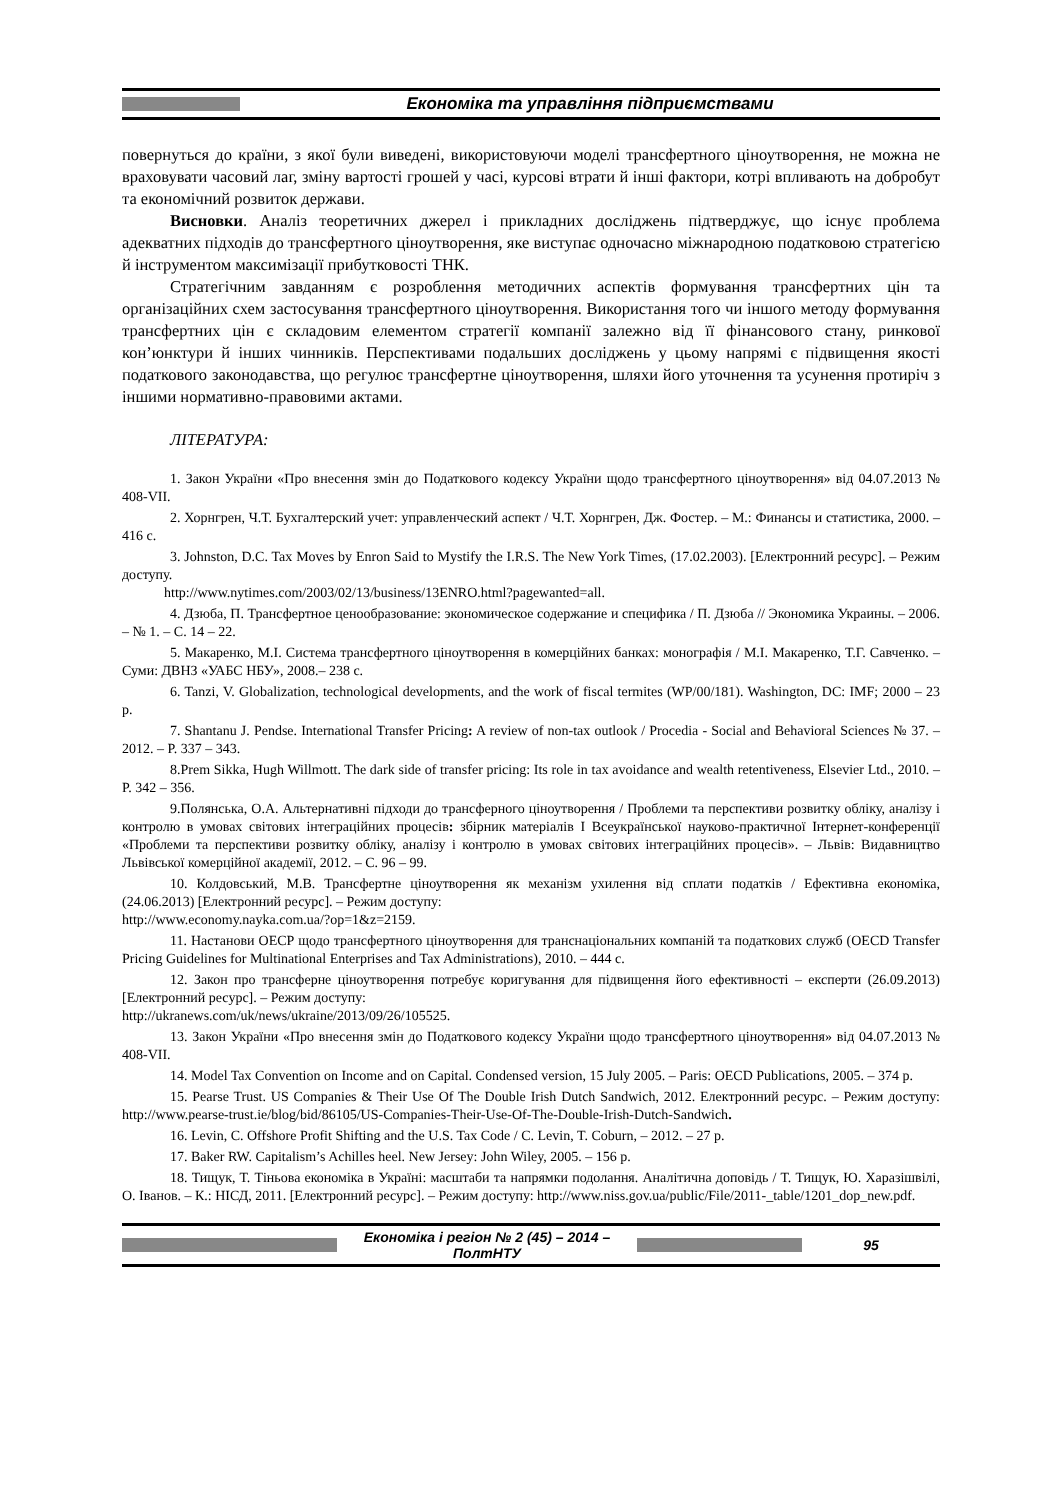Економіка та управління підприємствами
повернуться до країни, з якої були виведені, використовуючи моделі трансфертного ціноутворення, не можна не враховувати часовий лаг, зміну вартості грошей у часі, курсові втрати й інші фактори, котрі впливають на добробут та економічний розвиток держави.
Висновки. Аналіз теоретичних джерел і прикладних досліджень підтверджує, що існує проблема адекватних підходів до трансфертного ціноутворення, яке виступає одночасно міжнародною податковою стратегією й інструментом максимізації прибутковості ТНК.
Стратегічним завданням є розроблення методичних аспектів формування трансфертних цін та організаційних схем застосування трансфертного ціноутворення. Використання того чи іншого методу формування трансфертних цін є складовим елементом стратегії компанії залежно від її фінансового стану, ринкової кон’юнктури й інших чинників. Перспективами подальших досліджень у цьому напрямі є підвищення якості податкового законодавства, що регулює трансфертне ціноутворення, шляхи його уточнення та усунення протиріч з іншими нормативно-правовими актами.
ЛІТЕРАТУРА:
1. Закон України «Про внесення змін до Податкового кодексу України щодо трансфертного ціноутворення» від 04.07.2013 № 408-VII.
2. Хорнгрен, Ч.Т. Бухгалтерский учет: управленческий аспект / Ч.Т. Хорнгрен, Дж. Фостер. – М.: Финансы и статистика, 2000. – 416 с.
3. Johnston, D.C. Tax Moves by Enron Said to Mystify the I.R.S. The New York Times, (17.02.2003). [Електронний ресурс]. – Режим доступу.
http://www.nytimes.com/2003/02/13/business/13ENRO.html?pagewanted=all.
4. Дзюба, П. Трансфертное ценообразование: экономическое содержание и специфика / П. Дзюба // Экономика Украины. – 2006. – № 1. – С. 14 – 22.
5. Макаренко, М.І. Система трансфертного ціноутворення в комерційних банках: монографія / М.І. Макаренко, Т.Г. Савченко. – Суми: ДВНЗ «УАБС НБУ», 2008.– 238 с.
6. Tanzi, V. Globalization, technological developments, and the work of fiscal termites (WP/00/181). Washington, DC: IMF; 2000 – 23 p.
7. Shantanu J. Pendse. International Transfer Pricing: A review of non-tax outlook / Procedia - Social and Behavioral Sciences № 37. – 2012. – P. 337 – 343.
8.Prem Sikka, Hugh Willmott. The dark side of transfer pricing: Its role in tax avoidance and wealth retentiveness, Elsevier Ltd., 2010. – P. 342 – 356.
9.Полянська, О.А. Альтернативні підходи до трансферного ціноутворення / Проблеми та перспективи розвитку обліку, аналізу і контролю в умовах світових інтеграційних процесів: збірник матеріалів I Всеукраїнської науково-практичної Інтернет-конференції «Проблеми та перспективи розвитку обліку, аналізу і контролю в умовах світових інтеграційних процесів». – Львів: Видавництво Львівської комерційної академії, 2012. – С. 96 – 99.
10. Колдовський, М.В. Трансфертне ціноутворення як механізм ухилення від сплати податків / Ефективна економіка, (24.06.2013) [Електронний ресурс]. – Режим доступу:
http://www.economy.nayka.com.ua/?op=1&z=2159.
11. Настанови ОЕСР щодо трансфертного ціноутворення для транснаціональних компаній та податкових служб (OECD Transfer Pricing Guidelines for Multinational Enterprises and Tax Administrations), 2010. – 444 с.
12. Закон про трансферне ціноутворення потребує коригування для підвищення його ефективності – експерти (26.09.2013) [Електронний ресурс]. – Режим доступу:
http://ukranews.com/uk/news/ukraine/2013/09/26/105525.
13. Закон України «Про внесення змін до Податкового кодексу України щодо трансфертного ціноутворення» від 04.07.2013 № 408-VII.
14. Model Tax Convention on Income and on Capital. Condensed version, 15 July 2005. – Paris: OECD Publications, 2005. – 374 p.
15. Pearse Trust. US Companies & Their Use Of The Double Irish Dutch Sandwich, 2012. Електронний ресурс. – Режим доступу: http://www.pearse-trust.ie/blog/bid/86105/US-Companies-Their-Use-Of-The-Double-Irish-Dutch-Sandwich.
16. Levin, C. Offshore Profit Shifting and the U.S. Tax Code / C. Levin, T. Coburn, – 2012. – 27 p.
17. Baker RW. Capitalism’s Achilles heel. New Jersey: John Wiley, 2005. – 156 p.
18. Тищук, Т. Тіньова економіка в Україні: масштаби та напрямки подолання. Аналітична доповідь / Т. Тищук, Ю. Харазішвілі, О. Іванов. – К.: НІСД, 2011. [Електронний ресурс]. – Режим доступу: http://www.niss.gov.ua/public/File/2011-_table/1201_dop_new.pdf.
Економіка і регіон № 2 (45) – 2014 – ПолтНТУ
95